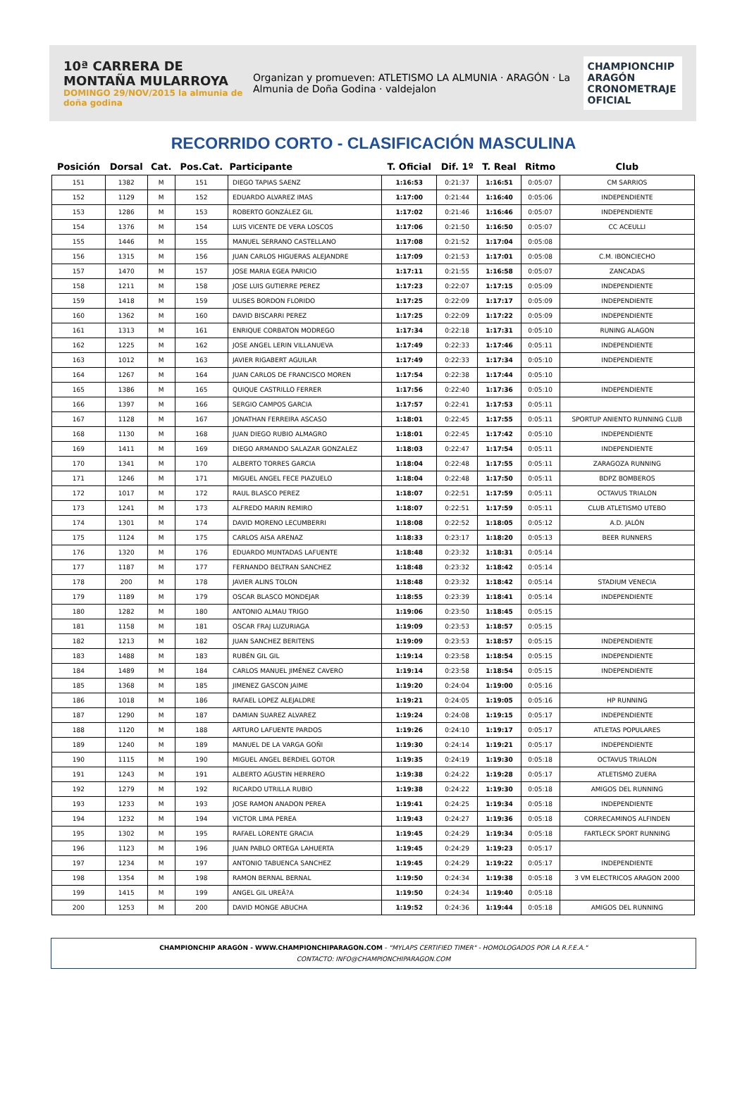10ª CARRERA DE MONTAÑA MULARROYA
DOMINGO 29/NOV/2015 la almunia de doña godina
Organizan y promueven: ATLETISMO LA ALMUNIA · ARAGÓN · La Almunia de Doña Godina · valdejalon
CHAMPIONCHIP ARAGÓN
CRONOMETRAJE OFICIAL
RECORRIDO CORTO - CLASIFICACIÓN MASCULINA
| Posición | Dorsal | Cat. | Pos.Cat. | Participante | T. Oficial | Dif. 1º | T. Real | Ritmo | Club |
| --- | --- | --- | --- | --- | --- | --- | --- | --- | --- |
| 151 | 1382 | M | 151 | DIEGO TAPIAS SAENZ | 1:16:53 | 0:21:37 | 1:16:51 | 0:05:07 | CM SARRIOS |
| 152 | 1129 | M | 152 | EDUARDO ALVAREZ IMAS | 1:17:00 | 0:21:44 | 1:16:40 | 0:05:06 | INDEPENDIENTE |
| 153 | 1286 | M | 153 | ROBERTO GONZÁLEZ GIL | 1:17:02 | 0:21:46 | 1:16:46 | 0:05:07 | INDEPENDIENTE |
| 154 | 1376 | M | 154 | LUIS VICENTE DE VERA LOSCOS | 1:17:06 | 0:21:50 | 1:16:50 | 0:05:07 | CC ACEULLI |
| 155 | 1446 | M | 155 | MANUEL SERRANO CASTELLANO | 1:17:08 | 0:21:52 | 1:17:04 | 0:05:08 | |
| 156 | 1315 | M | 156 | JUAN CARLOS HIGUERAS ALEJANDRE | 1:17:09 | 0:21:53 | 1:17:01 | 0:05:08 | C.M. IBONCIECHO |
| 157 | 1470 | M | 157 | JOSE MARIA EGEA PARICIO | 1:17:11 | 0:21:55 | 1:16:58 | 0:05:07 | ZANCADAS |
| 158 | 1211 | M | 158 | JOSE LUIS GUTIERRE PEREZ | 1:17:23 | 0:22:07 | 1:17:15 | 0:05:09 | INDEPENDIENTE |
| 159 | 1418 | M | 159 | ULISES BORDON FLORIDO | 1:17:25 | 0:22:09 | 1:17:17 | 0:05:09 | INDEPENDIENTE |
| 160 | 1362 | M | 160 | DAVID BISCARRI PEREZ | 1:17:25 | 0:22:09 | 1:17:22 | 0:05:09 | INDEPENDIENTE |
| 161 | 1313 | M | 161 | ENRIQUE CORBATON MODREGO | 1:17:34 | 0:22:18 | 1:17:31 | 0:05:10 | RUNING ALAGON |
| 162 | 1225 | M | 162 | JOSE ANGEL LERIN VILLANUEVA | 1:17:49 | 0:22:33 | 1:17:46 | 0:05:11 | INDEPENDIENTE |
| 163 | 1012 | M | 163 | JAVIER RIGABERT AGUILAR | 1:17:49 | 0:22:33 | 1:17:34 | 0:05:10 | INDEPENDIENTE |
| 164 | 1267 | M | 164 | JUAN CARLOS DE FRANCISCO MOREN | 1:17:54 | 0:22:38 | 1:17:44 | 0:05:10 | |
| 165 | 1386 | M | 165 | QUIQUE CASTRILLO FERRER | 1:17:56 | 0:22:40 | 1:17:36 | 0:05:10 | INDEPENDIENTE |
| 166 | 1397 | M | 166 | SERGIO CAMPOS GARCIA | 1:17:57 | 0:22:41 | 1:17:53 | 0:05:11 | |
| 167 | 1128 | M | 167 | JONATHAN FERREIRA ASCASO | 1:18:01 | 0:22:45 | 1:17:55 | 0:05:11 | SPORTUP ANIENTO RUNNING CLUB |
| 168 | 1130 | M | 168 | JUAN DIEGO RUBIO ALMAGRO | 1:18:01 | 0:22:45 | 1:17:42 | 0:05:10 | INDEPENDIENTE |
| 169 | 1411 | M | 169 | DIEGO ARMANDO SALAZAR GONZALEZ | 1:18:03 | 0:22:47 | 1:17:54 | 0:05:11 | INDEPENDIENTE |
| 170 | 1341 | M | 170 | ALBERTO TORRES GARCIA | 1:18:04 | 0:22:48 | 1:17:55 | 0:05:11 | ZARAGOZA RUNNING |
| 171 | 1246 | M | 171 | MIGUEL ANGEL FECE PIAZUELO | 1:18:04 | 0:22:48 | 1:17:50 | 0:05:11 | BDPZ BOMBEROS |
| 172 | 1017 | M | 172 | RAUL BLASCO PEREZ | 1:18:07 | 0:22:51 | 1:17:59 | 0:05:11 | OCTAVUS TRIALON |
| 173 | 1241 | M | 173 | ALFREDO MARIN REMIRO | 1:18:07 | 0:22:51 | 1:17:59 | 0:05:11 | CLUB ATLETISMO UTEBO |
| 174 | 1301 | M | 174 | DAVID MORENO LECUMBERRI | 1:18:08 | 0:22:52 | 1:18:05 | 0:05:12 | A.D. JALÓN |
| 175 | 1124 | M | 175 | CARLOS AISA ARENAZ | 1:18:33 | 0:23:17 | 1:18:20 | 0:05:13 | BEER RUNNERS |
| 176 | 1320 | M | 176 | EDUARDO MUNTADAS LAFUENTE | 1:18:48 | 0:23:32 | 1:18:31 | 0:05:14 | |
| 177 | 1187 | M | 177 | FERNANDO BELTRAN SANCHEZ | 1:18:48 | 0:23:32 | 1:18:42 | 0:05:14 | |
| 178 | 200 | M | 178 | JAVIER ALINS TOLON | 1:18:48 | 0:23:32 | 1:18:42 | 0:05:14 | STADIUM VENECIA |
| 179 | 1189 | M | 179 | OSCAR BLASCO MONDEJAR | 1:18:55 | 0:23:39 | 1:18:41 | 0:05:14 | INDEPENDIENTE |
| 180 | 1282 | M | 180 | ANTONIO ALMAU TRIGO | 1:19:06 | 0:23:50 | 1:18:45 | 0:05:15 | |
| 181 | 1158 | M | 181 | OSCAR FRAJ LUZURIAGA | 1:19:09 | 0:23:53 | 1:18:57 | 0:05:15 | |
| 182 | 1213 | M | 182 | JUAN SANCHEZ BERITENS | 1:19:09 | 0:23:53 | 1:18:57 | 0:05:15 | INDEPENDIENTE |
| 183 | 1488 | M | 183 | RUBÉN GIL GIL | 1:19:14 | 0:23:58 | 1:18:54 | 0:05:15 | INDEPENDIENTE |
| 184 | 1489 | M | 184 | CARLOS MANUEL JIMÉNEZ CAVERO | 1:19:14 | 0:23:58 | 1:18:54 | 0:05:15 | INDEPENDIENTE |
| 185 | 1368 | M | 185 | JIMENEZ GASCON JAIME | 1:19:20 | 0:24:04 | 1:19:00 | 0:05:16 | |
| 186 | 1018 | M | 186 | RAFAEL LOPEZ ALEJALDRE | 1:19:21 | 0:24:05 | 1:19:05 | 0:05:16 | HP RUNNING |
| 187 | 1290 | M | 187 | DAMIAN SUAREZ ALVAREZ | 1:19:24 | 0:24:08 | 1:19:15 | 0:05:17 | INDEPENDIENTE |
| 188 | 1120 | M | 188 | ARTURO LAFUENTE PARDOS | 1:19:26 | 0:24:10 | 1:19:17 | 0:05:17 | ATLETAS POPULARES |
| 189 | 1240 | M | 189 | MANUEL DE LA VARGA GOÑI | 1:19:30 | 0:24:14 | 1:19:21 | 0:05:17 | INDEPENDIENTE |
| 190 | 1115 | M | 190 | MIGUEL ANGEL BERDIEL GOTOR | 1:19:35 | 0:24:19 | 1:19:30 | 0:05:18 | OCTAVUS TRIALON |
| 191 | 1243 | M | 191 | ALBERTO AGUSTIN HERRERO | 1:19:38 | 0:24:22 | 1:19:28 | 0:05:17 | ATLETISMO ZUERA |
| 192 | 1279 | M | 192 | RICARDO UTRILLA RUBIO | 1:19:38 | 0:24:22 | 1:19:30 | 0:05:18 | AMIGOS DEL RUNNING |
| 193 | 1233 | M | 193 | JOSE RAMON ANADON PEREA | 1:19:41 | 0:24:25 | 1:19:34 | 0:05:18 | INDEPENDIENTE |
| 194 | 1232 | M | 194 | VICTOR LIMA PEREA | 1:19:43 | 0:24:27 | 1:19:36 | 0:05:18 | CORRECAMINOS ALFINDEN |
| 195 | 1302 | M | 195 | RAFAEL LORENTE GRACIA | 1:19:45 | 0:24:29 | 1:19:34 | 0:05:18 | FARTLECK SPORT RUNNING |
| 196 | 1123 | M | 196 | JUAN PABLO ORTEGA LAHUERTA | 1:19:45 | 0:24:29 | 1:19:23 | 0:05:17 | |
| 197 | 1234 | M | 197 | ANTONIO TABUENCA SANCHEZ | 1:19:45 | 0:24:29 | 1:19:22 | 0:05:17 | INDEPENDIENTE |
| 198 | 1354 | M | 198 | RAMON BERNAL BERNAL | 1:19:50 | 0:24:34 | 1:19:38 | 0:05:18 | 3 VM ELECTRICOS ARAGON 2000 |
| 199 | 1415 | M | 199 | ANGEL GIL UREÃ?A | 1:19:50 | 0:24:34 | 1:19:40 | 0:05:18 | |
| 200 | 1253 | M | 200 | DAVID MONGE ABUCHA | 1:19:52 | 0:24:36 | 1:19:44 | 0:05:18 | AMIGOS DEL RUNNING |
CHAMPIONCHIP ARAGÓN - WWW.CHAMPIONCHIPARAGON.COM - "MYLAPS CERTIFIED TIMER" - HOMOLOGADOS POR LA R.F.E.A."
CONTACTO: INFO@CHAMPIONCHIPARAGON.COM